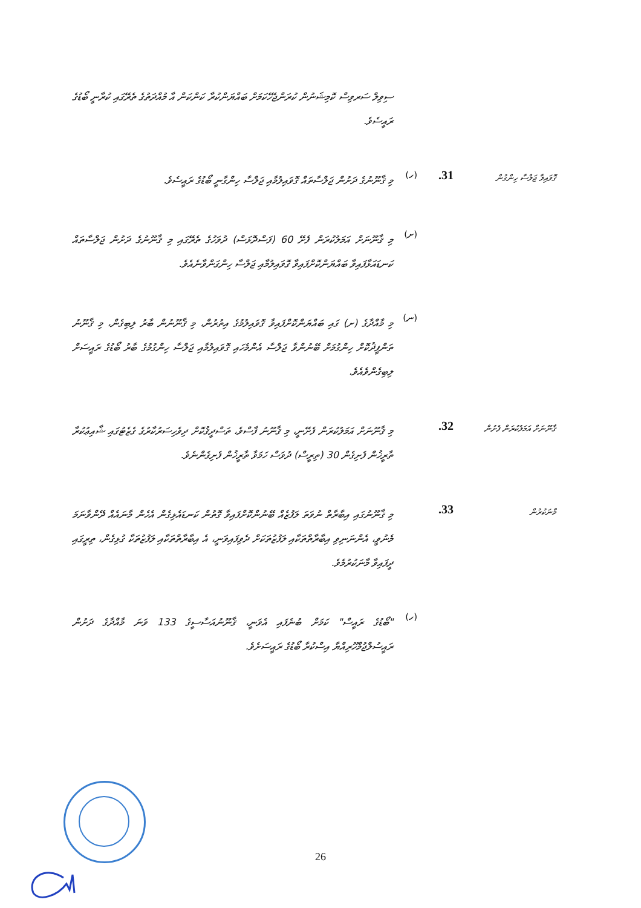ސިވިލް ސަރވިސް ކޮމިޝަނުން ކުރަންޖެހޭކަމަށް ބައްޔަންކުރާ ކަންކަން އާ މުއްދަތުގެ ތެރޭގައި ކުރާނީ ބޯޑުގެ ރައީސެވެ.
ގޮވައިލާ ޖަލްސާ ހިންގުން
31.
(ހ)
މި ޤާނޫނުގެ ދަށުން ޖަލްސާތައް ގޮވައިލުމާއި ޖަލްސާ ހިންގާނީ ބޯޑުގެ ރައީސެވެ.
(ށ)
މި ޤާނޫނަށް އަމަލުކުރަން ފެށޭ 60 (ފަސްދޮޅަސް) ދުވަހުގެ ތެރޭގައި މި ޤާނޫނުގެ ދަށުން ޖަލްސާތައް ކަނޑައަޅާފައިވާ ބައްޔަންކޮށްފައިވާ ގޮވައިލުމާއި ޖަލްސާ ހިންގަންވާނެއެވެ.
(ނ)
މި މާއްދާގެ (ށ) ގައި ބައްޔަންކޮށްފައިވާ ގޮވައިލުމުގެ އިތުރުން، މި ޤާނޫނުން ބާރު ލިބިގެން، މި ޤާނޫނު ތަންފީޛުކޮށް ހިންގުމަށް ބޭނުންވާ ޖަލްސާ އެންމެހައި ގޮވައިލުމާއި ޖަލްސާ ހިންގުމުގެ ބާރު ބޯޑުގެ ރައީސަށް ލިބިގެންވެއެވެ.
ޤާނޫނަށް އަމަލުކުރަން ފެށުން
32.
މި ޤާނޫނަށް އަމަލުކުރަން ފެށޭނީ، މި ޤާނޫނު ފާސްވެ، ތަސްދީޤުކޮށް ދިވެހިސަރުކާރުގެ ގެޒެޓުގައި ޝާއިޢުކުރާ ތާރީޚުން ފެށިގެން 30 (ތިރީސް) ދުވަސް ހަމަވާ ތާރީޚުން ފެށިގެންނެވެ.
މާނަކުރުން
33.
މި ޤާނޫނުގައި އިބާރާތް ނުވަތަ ލަފުޒެއް ބޭނުންކޮށްފައިވާ ގޮތުން ކަނޑައެޅިގެން އެހެން މާނައެއް ދޭންވާނަމަ މެނުވީ، އެންނަނިވި އިބާރާތްތަކާއި ލަފުޒުތަކަށް ދެވިފައިވަނީ، އެ އިބާރާތްތަކާއި ލަފުޒުތަކާ ގުޅިގެން، ތިރީގައި ދީފައިވާ މާނަކުރުމެވެ.
(ހ)
"ބޯޑުގެ ރައީސް" ކަމަށް ބުނެފައި އެވަނީ، ޤާނޫނުއަސާސީގެ 133 ވަނަ މާއްދާގެ ދަށުން ރައީސުލްޖުމްހޫރިއްޔާ އިސްކުރާ ބޯޑުގެ ރައީސަށެވެ.
26